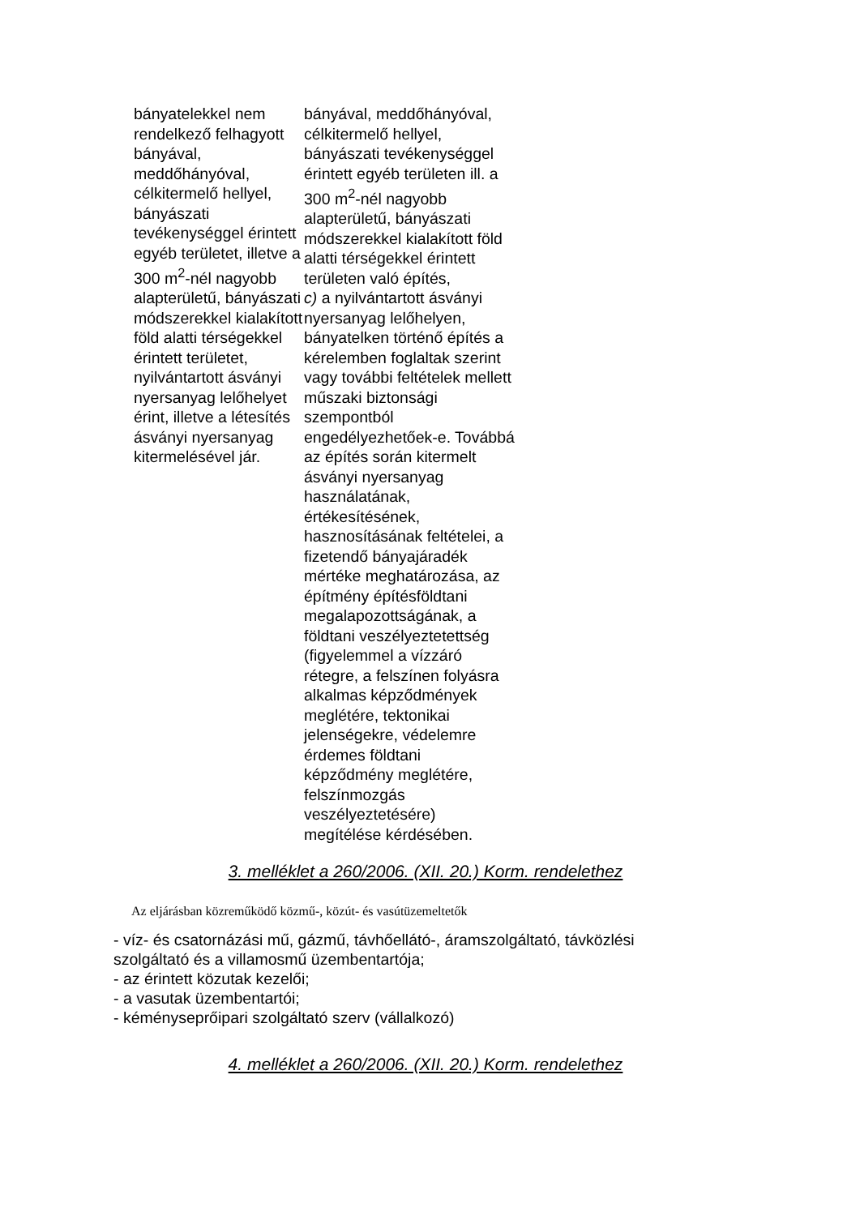| bányatelekkel nem rendelkező felhagyott bányával, meddőhányóval, célkitermelő hellyel, bányászati tevékenységgel érintett egyéb területet, illetve a 300 m<sup>2</sup>-nél nagyobb alapterületű, bányászati módszerekkel kialakított föld alatti térségekkel érintett területet, nyilvántartott ásványi nyersanyag lelőhelyet érint, illetve a létesítés ásványi nyersanyag kitermelésével jár. | bányával, meddőhányóval, célkitermelő hellyel, bányászati tevékenységgel érintett egyéb területen ill. a 300 m<sup>2</sup>-nél nagyobb alapterületű, bányászati módszerekkel kialakított föld alatti térségekkel érintett területen való építés, c) a nyilvántartott ásványi nyersanyag lelőhelyen, bányatelken történő építés a kérelemben foglaltak szerint vagy további feltételek mellett műszaki biztonsági szempontból engedélyezhetőek-e. Továbbá az építés során kitermelt ásványi nyersanyag használatának, értékesítésének, hasznosításának feltételei, a fizetendő bányajáradék mértéke meghatározása, az építmény építésföldtani megalapozottságának, a földtani veszélyeztetettség (figyelemmel a vízzáró rétegre, a felszínen folyásra alkalmas képződmények meglétére, tektonikai jelenségekre, védelemre érdemes földtani képződmény meglétére, felszínmozgás veszélyeztetésére) megítélése kérdésében. |
3. melléklet a 260/2006. (XII. 20.) Korm. rendelethez
Az eljárásban közreműködő közmű-, közút- és vasútüzemeltetők
- víz- és csatornázási mű, gázmű, távhőellátó-, áramszolgáltató, távközlési szolgáltató és a villamosmű üzembentartója;
- az érintett közutak kezelői;
- a vasutak üzembentartói;
- kéményseprőipari szolgáltató szerv (vállalkozó)
4. melléklet a 260/2006. (XII. 20.) Korm. rendelethez